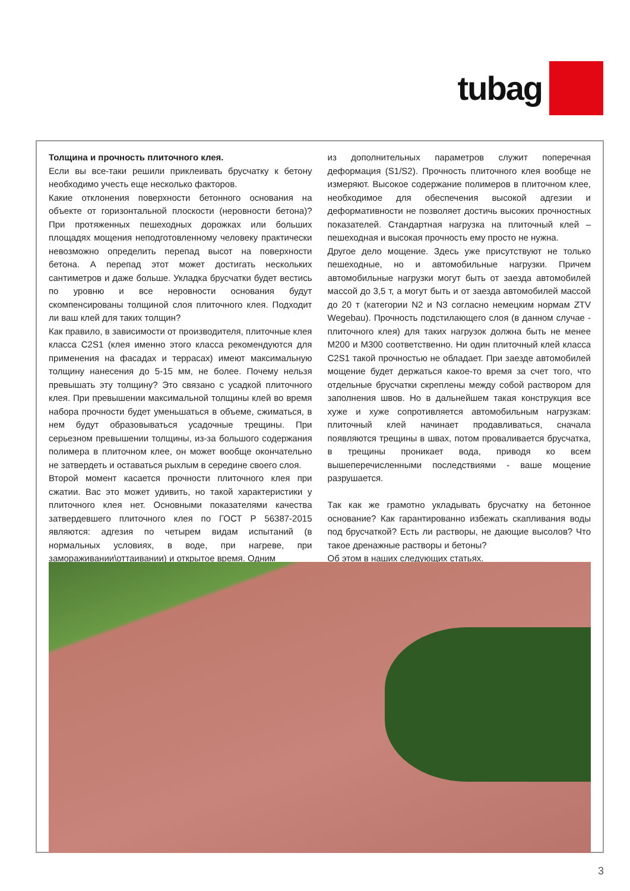tubag
Толщина и прочность плиточного клея.
Если вы все-таки решили приклеивать брусчатку к бетону необходимо учесть еще несколько факторов.
Какие отклонения поверхности бетонного основания на объекте от горизонтальной плоскости (неровности бетона)? При протяженных пешеходных дорожках или больших площадях мощения неподготовленному человеку практически невозможно определить перепад высот на поверхности бетона. А перепад этот может достигать нескольких сантиметров и даже больше. Укладка брусчатки будет вестись по уровню и все неровности основания будут скомпенсированы толщиной слоя плиточного клея. Подходит ли ваш клей для таких толщин?
Как правило, в зависимости от производителя, плиточные клея класса C2S1 (клея именно этого класса рекомендуются для применения на фасадах и террасах) имеют максимальную толщину нанесения до 5-15 мм, не более. Почему нельзя превышать эту толщину? Это связано с усадкой плиточного клея. При превышении максимальной толщины клей во время набора прочности будет уменьшаться в объеме, сжиматься, в нем будут образовываться усадочные трещины. При серьезном превышении толщины, из-за большого содержания полимера в плиточном клее, он может вообще окончательно не затвердеть и оставаться рыхлым в середине своего слоя.
Второй момент касается прочности плиточного клея при сжатии. Вас это может удивить, но такой характеристики у плиточного клея нет. Основными показателями качества затвердевшего плиточного клея по ГОСТ Р 56387-2015 являются: адгезия по четырем видам испытаний (в нормальных условиях, в воде, при нагреве, при замораживании\оттаивании) и открытое время. Одним
из дополнительных параметров служит поперечная деформация (S1/S2). Прочность плиточного клея вообще не измеряют. Высокое содержание полимеров в плиточном клее, необходимое для обеспечения высокой адгезии и деформативности не позволяет достичь высоких прочностных показателей. Стандартная нагрузка на плиточный клей – пешеходная и высокая прочность ему просто не нужна.
Другое дело мощение. Здесь уже присутствуют не только пешеходные, но и автомобильные нагрузки. Причем автомобильные нагрузки могут быть от заезда автомобилей массой до 3,5 т, а могут быть и от заезда автомобилей массой до 20 т (категории N2 и N3 согласно немецким нормам ZTV Wegebau). Прочность подстилающего слоя (в данном случае - плиточного клея) для таких нагрузок должна быть не менее М200 и М300 соответственно. Ни один плиточный клей класса C2S1 такой прочностью не обладает. При заезде автомобилей мощение будет держаться какое-то время за счет того, что отдельные брусчатки скреплены между собой раствором для заполнения швов. Но в дальнейшем такая конструкция все хуже и хуже сопротивляется автомобильным нагрузкам: плиточный клей начинает продавливаться, сначала появляются трещины в швах, потом проваливается брусчатка, в трещины проникает вода, приводя ко всем вышеперечисленными последствиями - ваше мощение разрушается.
Так как же грамотно укладывать брусчатку на бетонное основание? Как гарантированно избежать скапливания воды под брусчаткой? Есть ли растворы, не дающие высолов? Что такое дренажные растворы и бетоны?
Об этом в наших следующих статьях.
3